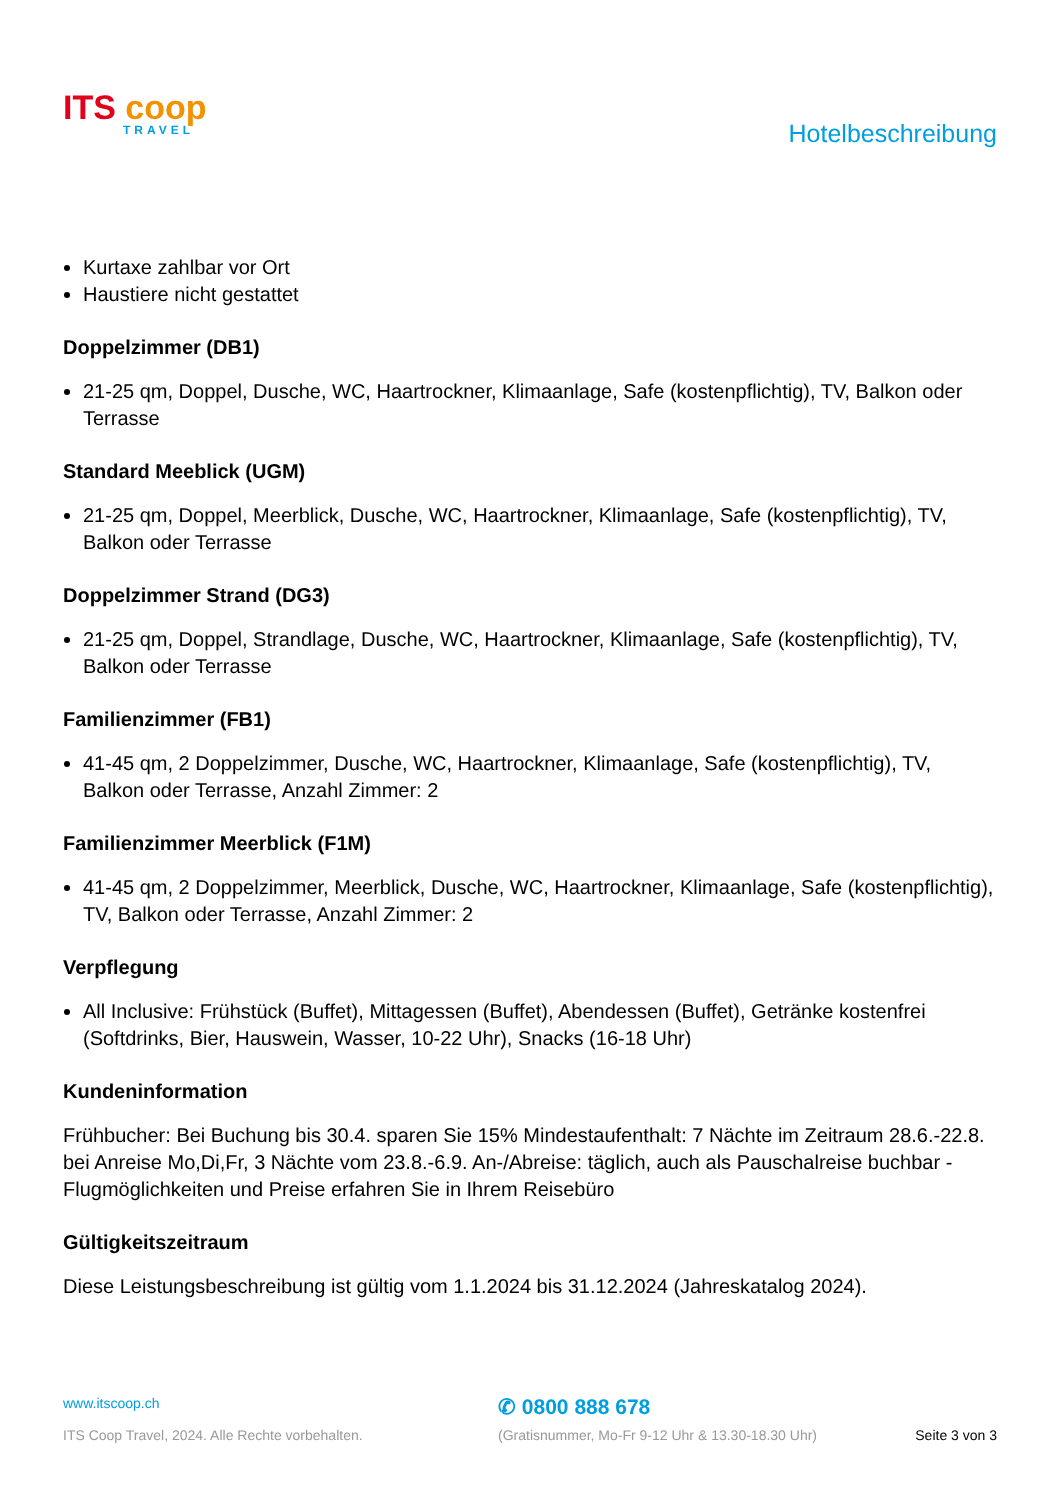ITS coop
TRAVEL
Hotelbeschreibung
Kurtaxe zahlbar vor Ort
Haustiere nicht gestattet
Doppelzimmer (DB1)
21-25 qm, Doppel, Dusche, WC, Haartrockner, Klimaanlage, Safe (kostenpflichtig), TV, Balkon oder Terrasse
Standard Meeblick (UGM)
21-25 qm, Doppel, Meerblick, Dusche, WC, Haartrockner, Klimaanlage, Safe (kostenpflichtig), TV, Balkon oder Terrasse
Doppelzimmer Strand (DG3)
21-25 qm, Doppel, Strandlage, Dusche, WC, Haartrockner, Klimaanlage, Safe (kostenpflichtig), TV, Balkon oder Terrasse
Familienzimmer (FB1)
41-45 qm, 2 Doppelzimmer, Dusche, WC, Haartrockner, Klimaanlage, Safe (kostenpflichtig), TV, Balkon oder Terrasse, Anzahl Zimmer: 2
Familienzimmer Meerblick (F1M)
41-45 qm, 2 Doppelzimmer, Meerblick, Dusche, WC, Haartrockner, Klimaanlage, Safe (kostenpflichtig), TV, Balkon oder Terrasse, Anzahl Zimmer: 2
Verpflegung
All Inclusive: Frühstück (Buffet), Mittagessen (Buffet), Abendessen (Buffet), Getränke kostenfrei (Softdrinks, Bier, Hauswein, Wasser, 10-22 Uhr), Snacks (16-18 Uhr)
Kundeninformation
Frühbucher: Bei Buchung bis 30.4. sparen Sie 15% Mindestaufenthalt: 7 Nächte im Zeitraum 28.6.-22.8. bei Anreise Mo,Di,Fr, 3 Nächte vom 23.8.-6.9. An-/Abreise: täglich, auch als Pauschalreise buchbar - Flugmöglichkeiten und Preise erfahren Sie in Ihrem Reisebüro
Gültigkeitszeitraum
Diese Leistungsbeschreibung ist gültig vom 1.1.2024 bis 31.12.2024 (Jahreskatalog 2024).
www.itscoop.ch
✆ 0800 888 678
ITS Coop Travel, 2024. Alle Rechte vorbehalten. (Gratisnummer, Mo-Fr 9-12 Uhr & 13.30-18.30 Uhr) Seite 3 von 3